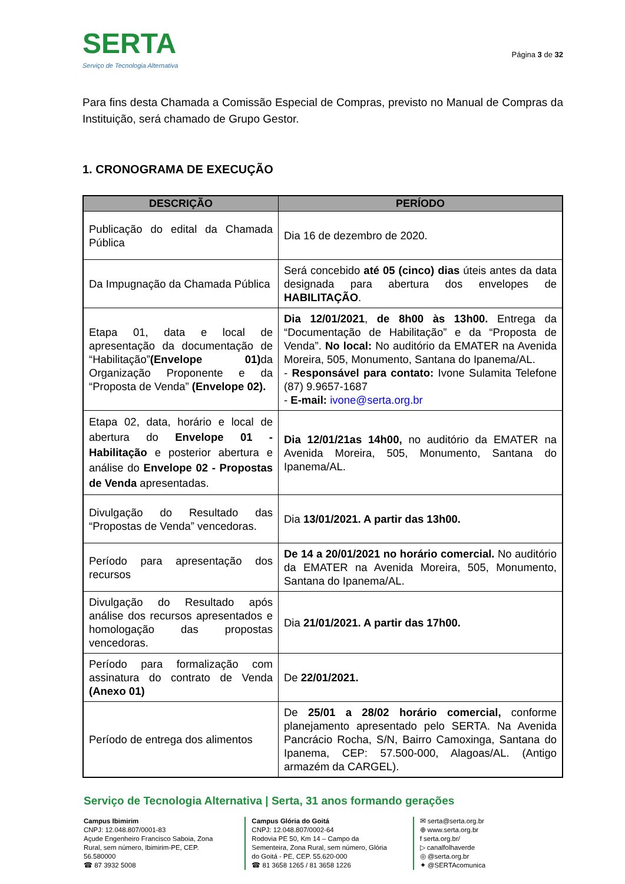SERTA
Serviço de Tecnologia Alternativa
Página 3 de 32
Para fins desta Chamada a Comissão Especial de Compras, previsto no Manual de Compras da Instituição, será chamado de Grupo Gestor.
1. CRONOGRAMA DE EXECUÇÃO
| DESCRIÇÃO | PERÍODO |
| --- | --- |
| Publicação do edital da Chamada Pública | Dia 16 de dezembro de 2020. |
| Da Impugnação da Chamada Pública | Será concebido até 05 (cinco) dias úteis antes da data designada para abertura dos envelopes de HABILITAÇÃO . |
| Etapa 01, data e local de apresentação da documentação de “Habilitação” (Envelope 01) da Organização Proponente e da “Proposta de Venda” (Envelope 02). | Dia 12/01/2021 , de 8h00 às 13h00. Entrega da “Documentação de Habilitação” e da “Proposta de Venda”. No local: No auditório da EMATER na Avenida Moreira, 505, Monumento, Santana do Ipanema/AL. - Responsável para contato: Ivone Sulamita Telefone (87) 9.9657-1687 - E-mail: ivone@serta.org.br |
| Etapa 02, data, horário e local de abertura do Envelope 01 - Habilitação e posterior abertura e análise do Envelope 02 - Propostas de Venda apresentadas. | Dia 12/01/21as 14h00, no auditório da EMATER na Avenida Moreira, 505, Monumento, Santana do Ipanema/AL. |
| Divulgação do Resultado das “Propostas de Venda” vencedoras. | Dia 13/01/2021. A partir das 13h00. |
| Período para apresentação dos recursos | De 14 a 20/01/2021 no horário comercial. No auditório da EMATER na Avenida Moreira, 505, Monumento, Santana do Ipanema/AL. |
| Divulgação do Resultado após análise dos recursos apresentados e homologação das propostas vencedoras. | Dia 21/01/2021. A partir das 17h00. |
| Período para formalização com assinatura do contrato de Venda (Anexo 01) | De 22/01/2021. |
| Período de entrega dos alimentos | De 25/01 a 28/02 horário comercial, conforme planejamento apresentado pelo SERTA. Na Avenida Pancrácio Rocha, S/N, Bairro Camoxinga, Santana do Ipanema, CEP: 57.500-000, Alagoas/AL. (Antigo armazém da CARGEL). |
Serviço de Tecnologia Alternativa | Serta, 31 anos formando gerações
Campus Ibimirim
CNPJ: 12.048.807/0001-83
Açude Engenheiro Francisco Saboia, Zona Rural, sem número, Ibimirim-PE, CEP. 56.580000
☎ 87 3932 5008
Campus Glória do Goitá
CNPJ: 12.048.807/0002-64
Rodovia PE 50, Km 14 – Campo da Sementeira, Zona Rural, sem número, Glória do Goitá - PE, CEP. 55.620-000
☎ 81 3658 1265 / 81 3658 1226
✉ serta@serta.org.br
⊕ www.serta.org.br
f serta.org.br/
▷ canalfolhaverde
◎ @serta.org.br
✦ @SERTAcomunica